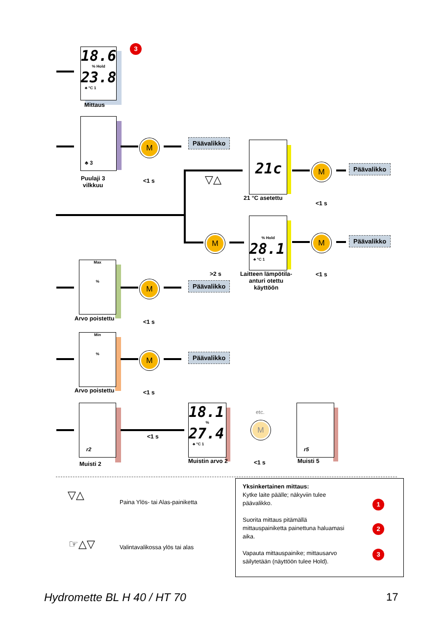18.6
% Hold
23.8
♣ °C 1
Mittaus
3
♣ 3
Puulaji 3
vilkkuu
M
<1 s
Päävalikko
▽△
21c
21 °C asetettu
M
<1 s
Päävalikko
M
>2 s
% Hold
28.1
♣ °C 1
Laitteen lämpötila-
anturi otettu
käyttöön
M
<1 s
Päävalikko
Max
%
Arvo poistettu
M
<1 s
Päävalikko
Min
%
Arvo poistettu
M
<1 s
Päävalikko
r2
Muisti 2
<1 s
18.1
%
27.4
♣ °C 1
Muistin arvo 2
etc.
M
<1 s
r5
Muisti 5
▽△
Paina Ylös- tai Alas-painiketta
☞△▽ Valintavalikossa ylös tai alas
Yksinkertainen mittaus:
Kytke laite päälle; näkyviin tulee
päävalikko.
Suorita mittaus pitämällä
mittauspainiketta painettuna haluamasi
aika.
Vapauta mittauspainike; mittausarvo
säilytetään (näyttöön tulee Hold).
1
2
3
Hydromette BL H 40 / HT 70 17